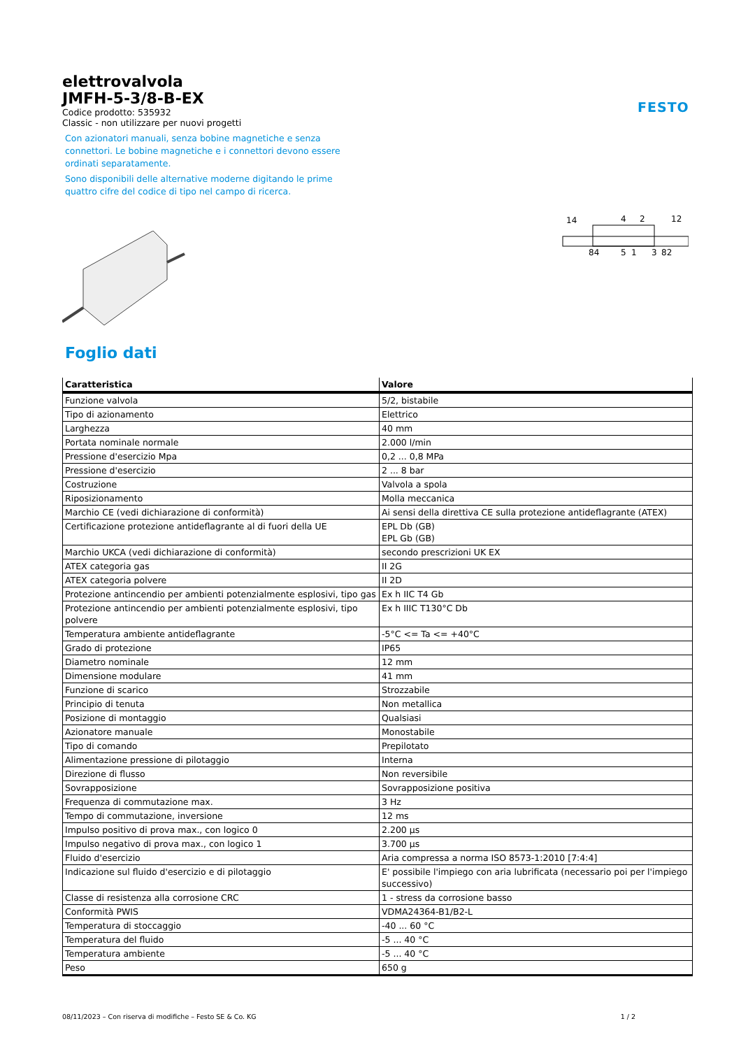elettrovalvola
JMFH-5-3/8-B-EX
Codice prodotto: 535932
Classic - non utilizzare per nuovi progetti
Con azionatori manuali, senza bobine magnetiche e senza connettori. Le bobine magnetiche e i connettori devono essere ordinati separatamente.
Sono disponibili delle alternative moderne digitando le prime quattro cifre del codice di tipo nel campo di ricerca.
FESTO
14
4
2
12
84
5
1
3
82
Foglio dati
| Caratteristica | Valore |
| --- | --- |
| Funzione valvola | 5/2, bistabile |
| Tipo di azionamento | Elettrico |
| Larghezza | 40 mm |
| Portata nominale normale | 2.000 l/min |
| Pressione d'esercizio Mpa | 0,2 ... 0,8 MPa |
| Pressione d'esercizio | 2 ... 8 bar |
| Costruzione | Valvola a spola |
| Riposizionamento | Molla meccanica |
| Marchio CE (vedi dichiarazione di conformità) | Ai sensi della direttiva CE sulla protezione antideflagrante (ATEX) |
| Certificazione protezione antideflagrante al di fuori della UE | EPL Db (GB) EPL Gb (GB) |
| Marchio UKCA (vedi dichiarazione di conformità) | secondo prescrizioni UK EX |
| ATEX categoria gas | II 2G |
| ATEX categoria polvere | II 2D |
| Protezione antincendio per ambienti potenzialmente esplosivi, tipo gas | Ex h IIC T4 Gb |
| Protezione antincendio per ambienti potenzialmente esplosivi, tipo polvere | Ex h IIIC T130°C Db |
| Temperatura ambiente antideflagrante | -5°C <= Ta <= +40°C |
| Grado di protezione | IP65 |
| Diametro nominale | 12 mm |
| Dimensione modulare | 41 mm |
| Funzione di scarico | Strozzabile |
| Principio di tenuta | Non metallica |
| Posizione di montaggio | Qualsiasi |
| Azionatore manuale | Monostabile |
| Tipo di comando | Prepilotato |
| Alimentazione pressione di pilotaggio | Interna |
| Direzione di flusso | Non reversibile |
| Sovrapposizione | Sovrapposizione positiva |
| Frequenza di commutazione max. | 3 Hz |
| Tempo di commutazione, inversione | 12 ms |
| Impulso positivo di prova max., con logico 0 | 2.200 µs |
| Impulso negativo di prova max., con logico 1 | 3.700 µs |
| Fluido d'esercizio | Aria compressa a norma ISO 8573-1:2010 [7:4:4] |
| Indicazione sul fluido d'esercizio e di pilotaggio | E' possibile l'impiego con aria lubrificata (necessario poi per l'impiego successivo) |
| Classe di resistenza alla corrosione CRC | 1 - stress da corrosione basso |
| Conformità PWIS | VDMA24364-B1/B2-L |
| Temperatura di stoccaggio | -40 ... 60 °C |
| Temperatura del fluido | -5 ... 40 °C |
| Temperatura ambiente | -5 ... 40 °C |
| Peso | 650 g |
08/11/2023 – Con riserva di modifiche – Festo SE & Co. KG 1 / 2